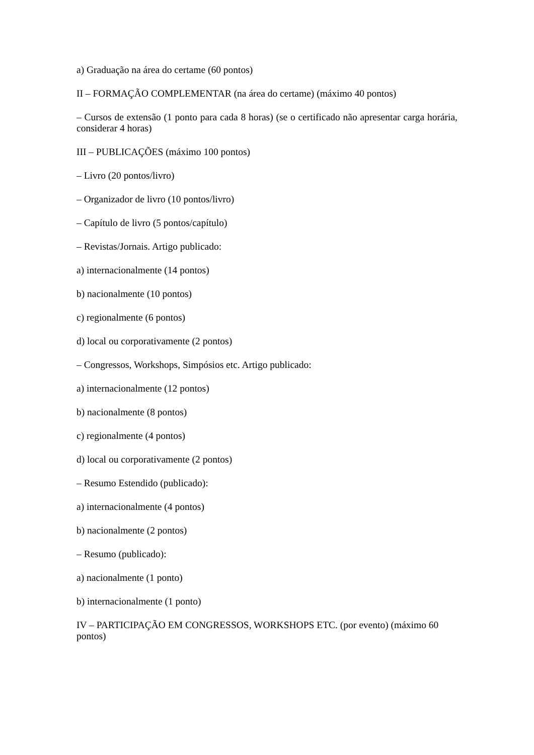a) Graduação na área do certame (60 pontos)
II – FORMAÇÃO COMPLEMENTAR (na área do certame) (máximo 40 pontos)
– Cursos de extensão (1 ponto para cada 8 horas) (se o certificado não apresentar carga horária, considerar 4 horas)
III – PUBLICAÇÕES (máximo 100 pontos)
– Livro (20 pontos/livro)
– Organizador de livro (10 pontos/livro)
– Capítulo de livro (5 pontos/capítulo)
– Revistas/Jornais. Artigo publicado:
a) internacionalmente (14 pontos)
b) nacionalmente (10 pontos)
c) regionalmente (6 pontos)
d) local ou corporativamente (2 pontos)
– Congressos, Workshops, Simpósios etc. Artigo publicado:
a) internacionalmente (12 pontos)
b) nacionalmente (8 pontos)
c) regionalmente (4 pontos)
d) local ou corporativamente (2 pontos)
– Resumo Estendido (publicado):
a) internacionalmente (4 pontos)
b) nacionalmente (2 pontos)
– Resumo (publicado):
a) nacionalmente (1 ponto)
b) internacionalmente (1 ponto)
IV – PARTICIPAÇÃO EM CONGRESSOS, WORKSHOPS ETC. (por evento) (máximo 60 pontos)